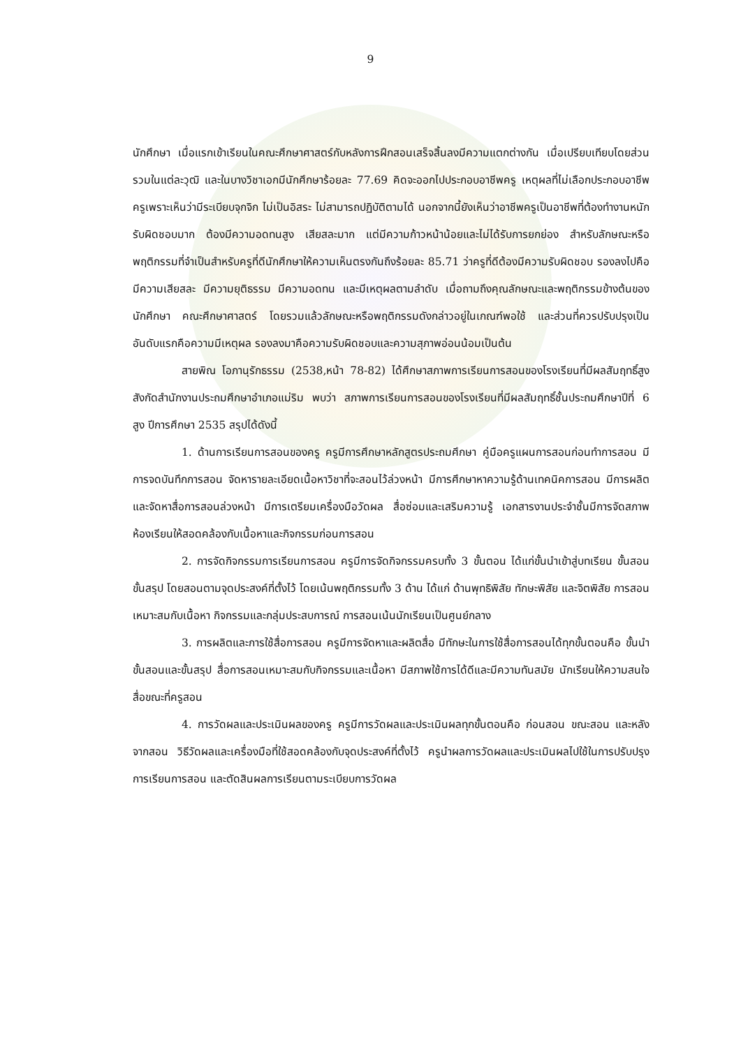9
นักศึกษา เมื่อแรกเข้าเรียนในคณะศึกษาศาสตร์กับหลังการฝึกสอนเสร็จสิ้นลงมีความแตกต่างกัน เมื่อเปรียบเทียบโดยส่วนรวมในแต่ละวุฒิ และในบางวิชาเอกมีนักศึกษาร้อยละ 77.69 คิดจะออกไปประกอบอาชีพครู เหตุผลที่ไม่เลือกประกอบอาชีพครูเพราะเห็นว่ามีระเบียบจุกจิก ไม่เป็นอิสระ ไม่สามารถปฏิบัติตามได้ นอกจากนี้ยังเห็นว่าอาชีพครูเป็นอาชีพที่ต้องทำงานหนัก รับผิดชอบมาก ต้องมีความอดทนสูง เสียสละมาก แต่มีความก้าวหน้าน้อยและไม่ได้รับการยกย่อง สำหรับลักษณะหรือพฤติกรรมที่จำเป็นสำหรับครูที่ดีนักศึกษาให้ความเห็นตรงกันถึงร้อยละ 85.71 ว่าครูที่ดีต้องมีความรับผิดชอบ รองลงไปคือมีความเสียสละ มีความยุติธรรม มีความอดทน และมีเหตุผลตามลำดับ เมื่อถามถึงคุณลักษณะและพฤติกรรมข้างต้นของนักศึกษา คณะศึกษาศาสตร์ โดยรวมแล้วลักษณะหรือพฤติกรรมดังกล่าวอยู่ในเกณฑ์พอใช้ และส่วนที่ควรปรับปรุงเป็นอันดับแรกคือความมีเหตุผล รองลงมาคือความรับผิดชอบและความสุภาพอ่อนน้อมเป็นต้น
สายพิณ โอภานุรักธรรม (2538,หน้า 78-82) ได้ศึกษาสภาพการเรียนการสอนของโรงเรียนที่มีผลสัมฤทธิ์สูง สังกัดสำนักงานประถมศึกษาอำเภอแม่ริม พบว่า สภาพการเรียนการสอนของโรงเรียนที่มีผลสัมฤทธิ์ชั้นประถมศึกษาปีที่ 6 สูง ปีการศึกษา 2535 สรุปได้ดังนี้
1. ด้านการเรียนการสอนของครู ครูมีการศึกษาหลักสูตรประถมศึกษา คู่มือครูแผนการสอนก่อนทำการสอน มีการจดบันทึกการสอน จัดหารายละเอียดเนื้อหาวิชาที่จะสอนไว้ล่วงหน้า มีการศึกษาหาความรู้ด้านเทคนิคการสอน มีการผลิตและจัดหาสื่อการสอนล่วงหน้า มีการเตรียมเครื่องมือวัดผล สื่อซ่อมและเสริมความรู้ เอกสารงานประจำชั้นมีการจัดสภาพห้องเรียนให้สอดคล้องกับเนื้อหาและกิจกรรมก่อนการสอน
2. การจัดกิจกรรมการเรียนการสอน ครูมีการจัดกิจกรรมครบทั้ง 3 ขั้นตอน ได้แก่ขั้นนำเข้าสู่บทเรียน ขั้นสอน ขั้นสรุป โดยสอนตามจุดประสงค์ที่ตั้งไว้ โดยเน้นพฤติกรรมทั้ง 3 ด้าน ได้แก่ ด้านพุทธิพิสัย ทักษะพิสัย และจิตพิสัย การสอนเหมาะสมกับเนื้อหา กิจกรรมและกลุ่มประสบการณ์ การสอนเน้นนักเรียนเป็นศูนย์กลาง
3. การผลิตและการใช้สื่อการสอน ครูมีการจัดหาและผลิตสื่อ มีทักษะในการใช้สื่อการสอนได้ทุกขั้นตอนคือ ขั้นนำ ขั้นสอนและขั้นสรุป สื่อการสอนเหมาะสมกับกิจกรรมและเนื้อหา มีสภาพใช้การได้ดีและมีความทันสมัย นักเรียนให้ความสนใจสื่อขณะที่ครูสอน
4. การวัดผลและประเมินผลของครู ครูมีการวัดผลและประเมินผลทุกขั้นตอนคือ ก่อนสอน ขณะสอน และหลังจากสอน วิธีวัดผลและเครื่องมือที่ใช้สอดคล้องกับจุดประสงค์ที่ตั้งไว้ ครูนำผลการวัดผลและประเมินผลไปใช้ในการปรับปรุงการเรียนการสอน และตัดสินผลการเรียนตามระเบียบการวัดผล